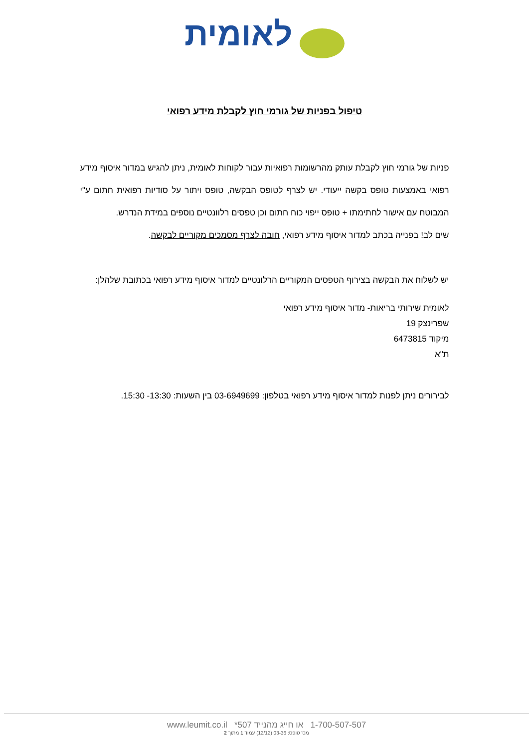לאומית
טיפול בפניות של גורמי חוץ לקבלת מידע רפואי
פניות של גורמי חוץ לקבלת עותק מהרשומות רפואיות עבור לקוחות לאומית, ניתן להגיש במדור איסוף מידע רפואי באמצעות טופס בקשה ייעודי. יש לצרף לטופס הבקשה, טופס ויתור על סודיות רפואית חתום ע"י המבוטח עם אישור לחתימתו + טופס ייפוי כוח חתום וכן טפסים רלוונטיים נוספים במידת הנדרש.
שים לב! בפנייה בכתב למדור איסוף מידע רפואי, חובה לצרף מסמכים מקוריים לבקשה.
יש לשלוח את הבקשה בצירוף הטפסים המקוריים הרלונטיים למדור איסוף מידע רפואי בכתובת שלהלן:
לאומית שירותי בריאות- מדור איסוף מידע רפואי
שפרינצק 19
מיקוד 6473815
ת"א
לבירורים ניתן לפנות למדור איסוף מידע רפואי בטלפון: 03-6949699 בין השעות: 13:30- 15:30.
1-700-507-507 או חייג מהנייד 507* www.leumit.co.il
מס' טופס: 03-36 (12/12) עמוד 1 מתוך 2